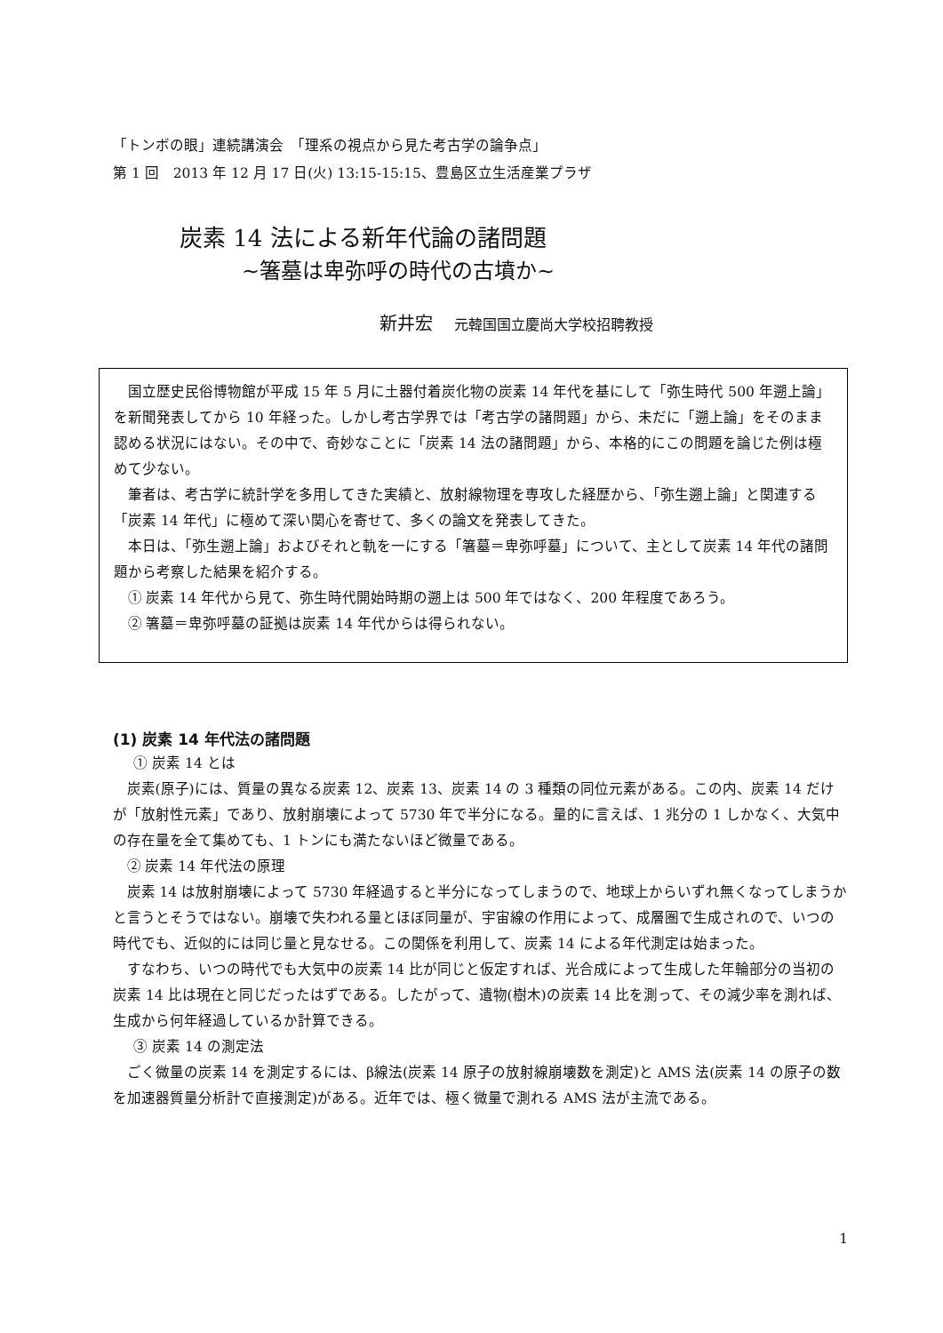「トンボの眼」連続講演会　「理系の視点から見た考古学の論争点」
第 1 回　2013 年 12 月 17 日(火) 13:15-15:15、豊島区立生活産業プラザ
炭素 14 法による新年代論の諸問題
~箸墓は卑弥呼の時代の古墳か~
新井宏 元韓国国立慶尚大学校招聘教授
国立歴史民俗博物館が平成 15 年 5 月に土器付着炭化物の炭素 14 年代を基にして「弥生時代 500 年遡上論」を新聞発表してから 10 年経った。しかし考古学界では「考古学の諸問題」から、未だに「遡上論」をそのまま認める状況にはない。その中で、奇妙なことに「炭素 14 法の諸問題」から、本格的にこの問題を論じた例は極めて少ない。
筆者は、考古学に統計学を多用してきた実績と、放射線物理を専攻した経歴から、「弥生遡上論」と関連する「炭素 14 年代」に極めて深い関心を寄せて、多くの論文を発表してきた。
本日は、「弥生遡上論」およびそれと軌を一にする「箸墓＝卑弥呼墓」について、主として炭素 14 年代の諸問題から考察した結果を紹介する。
① 炭素 14 年代から見て、弥生時代開始時期の遡上は 500 年ではなく、200 年程度であろう。
② 箸墓＝卑弥呼墓の証拠は炭素 14 年代からは得られない。
(1) 炭素 14 年代法の諸問題
① 炭素 14 とは
炭素(原子)には、質量の異なる炭素 12、炭素 13、炭素 14 の 3 種類の同位元素がある。この内、炭素 14 だけが「放射性元素」であり、放射崩壊によって 5730 年で半分になる。量的に言えば、1 兆分の 1 しかなく、大気中の存在量を全て集めても、1 トンにも満たないほど微量である。
② 炭素 14 年代法の原理
炭素 14 は放射崩壊によって 5730 年経過すると半分になってしまうので、地球上からいずれ無くなってしまうかと言うとそうではない。崩壊で失われる量とほぼ同量が、宇宙線の作用によって、成層圏で生成されので、いつの時代でも、近似的には同じ量と見なせる。この関係を利用して、炭素 14 による年代測定は始まった。
すなわち、いつの時代でも大気中の炭素 14 比が同じと仮定すれば、光合成によって生成した年輪部分の当初の炭素 14 比は現在と同じだったはずである。したがって、遺物(樹木)の炭素 14 比を測って、その減少率を測れば、生成から何年経過しているか計算できる。
③ 炭素 14 の測定法
ごく微量の炭素 14 を測定するには、β線法(炭素 14 原子の放射線崩壊数を測定)と AMS 法(炭素 14 の原子の数を加速器質量分析計で直接測定)がある。近年では、極く微量で測れる AMS 法が主流である。
1